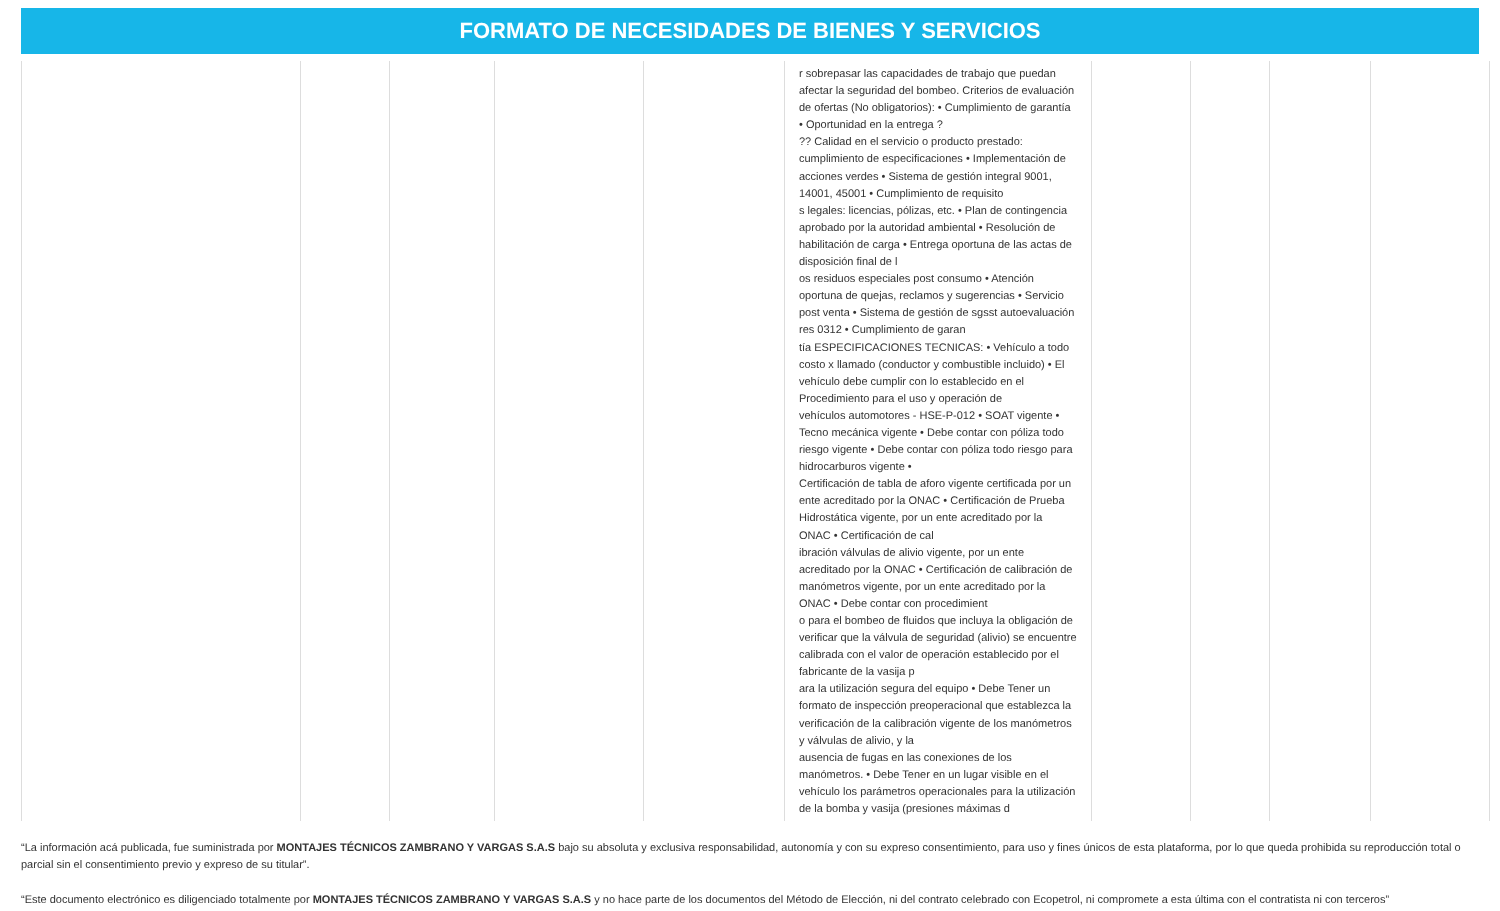FORMATO DE NECESIDADES DE BIENES Y SERVICIOS
| | | | | | r sobrepasar las capacidades de trabajo que puedan afectar la seguridad del bombeo. Criterios de evaluación de ofertas (No obligatorios): • Cumplimiento de garantía • Oportunidad en la entrega ? ?? Calidad en el servicio o producto prestado: cumplimiento de especificaciones • Implementación de acciones verdes • Sistema de gestión integral 9001, 14001, 45001 • Cumplimiento de requisito s legales: licencias, pólizas, etc. • Plan de contingencia aprobado por la autoridad ambiental • Resolución de habilitación de carga • Entrega oportuna de las actas de disposición final de l os residuos especiales post consumo • Atención oportuna de quejas, reclamos y sugerencias • Servicio post venta • Sistema de gestión de sgsst autoevaluación res 0312 • Cumplimiento de garan tía ESPECIFICACIONES TECNICAS: • Vehículo a todo costo x llamado (conductor y combustible incluido) • El vehículo debe cumplir con lo establecido en el Procedimiento para el uso y operación de vehículos automotores - HSE-P-012 • SOAT vigente • Tecno mecánica vigente • Debe contar con póliza todo riesgo vigente • Debe contar con póliza todo riesgo para hidrocarburos vigente • Certificación de tabla de aforo vigente certificada por un ente acreditado por la ONAC • Certificación de Prueba Hidrostática vigente, por un ente acreditado por la ONAC • Certificación de cal ibración válvulas de alivio vigente, por un ente acreditado por la ONAC • Certificación de calibración de manómetros vigente, por un ente acreditado por la ONAC • Debe contar con procedimient o para el bombeo de fluidos que incluya la obligación de verificar que la válvula de seguridad (alivio) se encuentre calibrada con el valor de operación establecido por el fabricante de la vasija p ara la utilización segura del equipo • Debe Tener un formato de inspección preoperacional que establezca la verificación de la calibración vigente de los manómetros y válvulas de alivio, y la ausencia de fugas en las conexiones de los manómetros. • Debe Tener en un lugar visible en el vehículo los parámetros operacionales para la utilización de la bomba y vasija (presiones máximas d | | | | |
“La información acá publicada, fue suministrada por MONTAJES TÉCNICOS ZAMBRANO Y VARGAS S.A.S bajo su absoluta y exclusiva responsabilidad, autonomía y con su expreso consentimiento, para uso y fines únicos de esta plataforma, por lo que queda prohibida su reproducción total o parcial sin el consentimiento previo y expreso de su titular”.
“Este documento electrónico es diligenciado totalmente por MONTAJES TÉCNICOS ZAMBRANO Y VARGAS S.A.S y no hace parte de los documentos del Método de Elección, ni del contrato celebrado con Ecopetrol, ni compromete a esta última con el contratista ni con terceros”